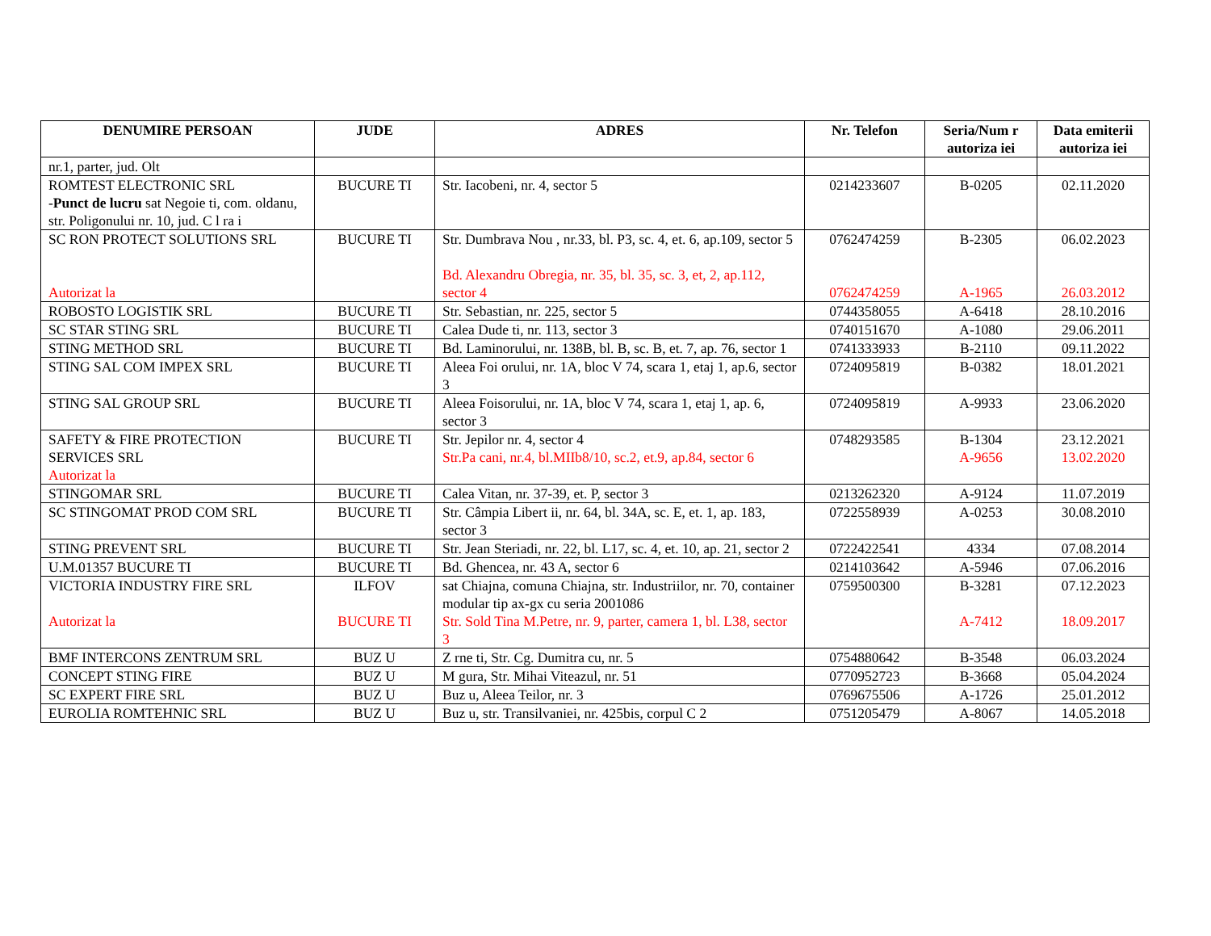| DENUMIRE PERSOAN | JUDE | ADRES | Nr. Telefon | Seria/Num r autoriza iei | Data emiterii autoriza iei |
| --- | --- | --- | --- | --- | --- |
| nr.1, parter, jud. Olt | | | | | |
| ROMTEST ELECTRONIC SRL - Punct de lucru sat Negoie ti, com. oldanu, str. Poligonului nr. 10, jud. C l ra i | BUCURE TI | Str. Iacobeni, nr. 4, sector 5 | 0214233607 | B-0205 | 02.11.2020 |
| SC RON PROTECT SOLUTIONS SRL Autorizat la | BUCURE TI | Str. Dumbrava Nou , nr.33, bl. P3, sc. 4, et. 6, ap.109, sector 5 Bd. Alexandru Obregia, nr. 35, bl. 35, sc. 3, et, 2, ap.112, sector 4 | 0762474259 0762474259 | B-2305 A-1965 | 06.02.2023 26.03.2012 |
| ROBOSTO LOGISTIK SRL | BUCURE TI | Str. Sebastian, nr. 225, sector 5 | 0744358055 | A-6418 | 28.10.2016 |
| SC STAR STING SRL | BUCURE TI | Calea Dude ti, nr. 113, sector 3 | 0740151670 | A-1080 | 29.06.2011 |
| STING METHOD SRL | BUCURE TI | Bd. Laminorului, nr. 138B, bl. B, sc. B, et. 7, ap. 76, sector 1 | 0741333933 | B-2110 | 09.11.2022 |
| STING SAL COM IMPEX SRL | BUCURE TI | Aleea Foi orului, nr. 1A, bloc V 74, scara 1, etaj 1, ap.6, sector 3 | 0724095819 | B-0382 | 18.01.2021 |
| STING SAL GROUP SRL | BUCURE TI | Aleea Foisorului, nr. 1A, bloc V 74, scara 1, etaj 1, ap. 6, sector 3 | 0724095819 | A-9933 | 23.06.2020 |
| SAFETY & FIRE PROTECTION SERVICES SRL Autorizat la | BUCURE TI | Str. Jepilor nr. 4, sector 4 Str.Pa cani, nr.4, bl.MIIb8/10, sc.2, et.9, ap.84, sector 6 | 0748293585 | B-1304 A-9656 | 23.12.2021 13.02.2020 |
| STINGOMAR SRL | BUCURE TI | Calea Vitan, nr. 37-39, et. P, sector 3 | 0213262320 | A-9124 | 11.07.2019 |
| SC STINGOMAT PROD COM SRL | BUCURE TI | Str. Câmpia Libert ii, nr. 64, bl. 34A, sc. E, et. 1, ap. 183, sector 3 | 0722558939 | A-0253 | 30.08.2010 |
| STING PREVENT SRL | BUCURE TI | Str. Jean Steriadi, nr. 22, bl. L17, sc. 4, et. 10, ap. 21, sector 2 | 0722422541 | 4334 | 07.08.2014 |
| U.M.01357 BUCURE TI | BUCURE TI | Bd. Ghencea, nr. 43 A, sector 6 | 0214103642 | A-5946 | 07.06.2016 |
| VICTORIA INDUSTRY FIRE SRL Autorizat la | ILFOV BUCURE TI | sat Chiajna, comuna Chiajna, str. Industriilor, nr. 70, container modular tip ax-gx cu seria 2001086 Str. Sold Tina M.Petre, nr. 9, parter, camera 1, bl. L38, sector 3 | 0759500300 | B-3281 A-7412 | 07.12.2023 18.09.2017 |
| BMF INTERCONS ZENTRUM SRL | BUZ U | Z rne ti, Str. Cg. Dumitra cu, nr. 5 | 0754880642 | B-3548 | 06.03.2024 |
| CONCEPT STING FIRE | BUZ U | M gura, Str. Mihai Viteazul, nr. 51 | 0770952723 | B-3668 | 05.04.2024 |
| SC EXPERT FIRE SRL | BUZ U | Buz u, Aleea Teilor, nr. 3 | 0769675506 | A-1726 | 25.01.2012 |
| EUROLIA ROMTEHNIC SRL | BUZ U | Buz u, str. Transilvaniei, nr. 425bis, corpul C 2 | 0751205479 | A-8067 | 14.05.2018 |